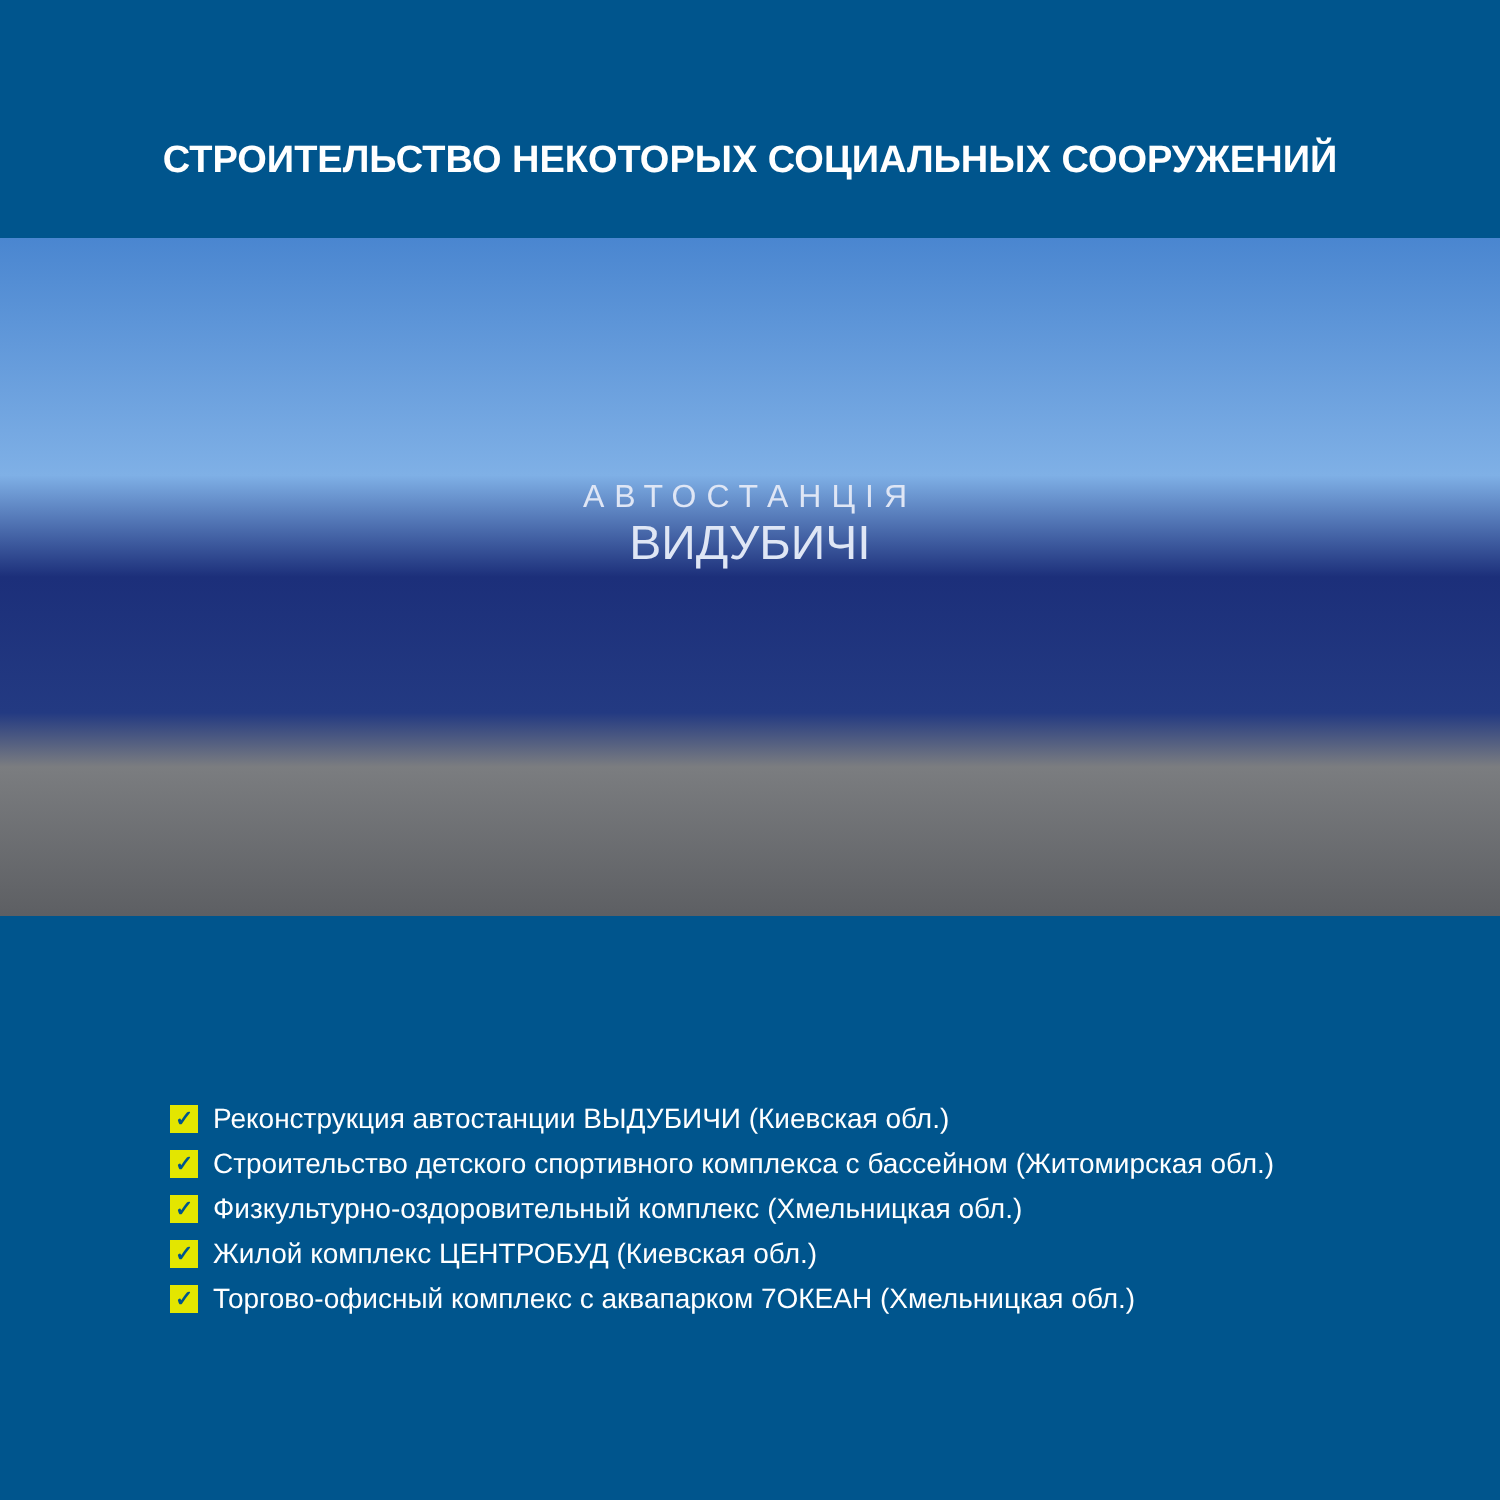СТРОИТЕЛЬСТВО НЕКОТОРЫХ СОЦИАЛЬНЫХ СООРУЖЕНИЙ
АВТОСТАНЦІЯ
ВИДУБИЧІ
✓ Реконструкция автостанции ВЫДУБИЧИ (Киевская обл.)
✓ Строительство детского спортивного комплекса с бассейном (Житомирская обл.)
✓ Физкультурно-оздоровительный комплекс (Хмельницкая обл.)
✓ Жилой комплекс ЦЕНТРОБУД (Киевская обл.)
✓ Торгово-офисный комплекс с аквапарком 7ОКЕАН (Хмельницкая обл.)